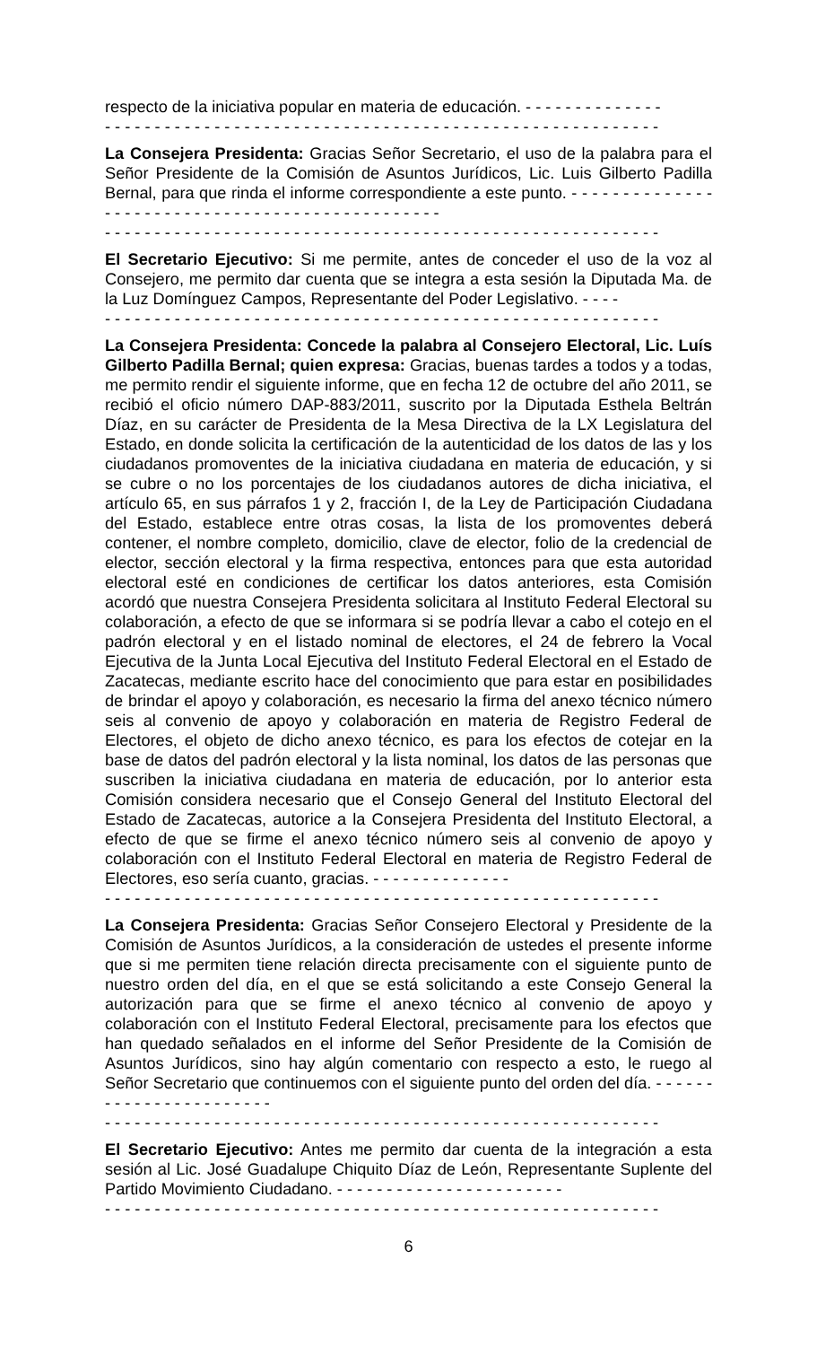respecto de la iniciativa popular en materia de educación. - - - - - - - - - - - - - -
- - - - - - - - - - - - - - - - - - - - - - - - - - - - - - - - - - - - - - - - - - - - - - - - - - - - - - - -
La Consejera Presidenta: Gracias Señor Secretario, el uso de la palabra para el Señor Presidente de la Comisión de Asuntos Jurídicos, Lic. Luis Gilberto Padilla Bernal, para que rinda el informe correspondiente a este punto. - - - - - - - - - - - - - - - - - - - - - - - - - - - - - - - - - - - - - - - - - - - - - - - -
- - - - - - - - - - - - - - - - - - - - - - - - - - - - - - - - - - - - - - - - - - - - - - - - - - - - - - - -
El Secretario Ejecutivo: Si me permite, antes de conceder el uso de la voz al Consejero, me permito dar cuenta que se integra a esta sesión la Diputada Ma. de la Luz Domínguez Campos, Representante del Poder Legislativo. - - - -
- - - - - - - - - - - - - - - - - - - - - - - - - - - - - - - - - - - - - - - - - - - - - - - - - - - - - - - -
La Consejera Presidenta: Concede la palabra al Consejero Electoral, Lic. Luís Gilberto Padilla Bernal; quien expresa: Gracias, buenas tardes a todos y a todas, me permito rendir el siguiente informe, que en fecha 12 de octubre del año 2011, se recibió el oficio número DAP-883/2011, suscrito por la Diputada Esthela Beltrán Díaz, en su carácter de Presidenta de la Mesa Directiva de la LX Legislatura del Estado, en donde solicita la certificación de la autenticidad de los datos de las y los ciudadanos promoventes de la iniciativa ciudadana en materia de educación, y si se cubre o no los porcentajes de los ciudadanos autores de dicha iniciativa, el artículo 65, en sus párrafos 1 y 2, fracción I, de la Ley de Participación Ciudadana del Estado, establece entre otras cosas, la lista de los promoventes deberá contener, el nombre completo, domicilio, clave de elector, folio de la credencial de elector, sección electoral y la firma respectiva, entonces para que esta autoridad electoral esté en condiciones de certificar los datos anteriores, esta Comisión acordó que nuestra Consejera Presidenta solicitara al Instituto Federal Electoral su colaboración, a efecto de que se informara si se podría llevar a cabo el cotejo en el padrón electoral y en el listado nominal de electores, el 24 de febrero la Vocal Ejecutiva de la Junta Local Ejecutiva del Instituto Federal Electoral en el Estado de Zacatecas, mediante escrito hace del conocimiento que para estar en posibilidades de brindar el apoyo y colaboración, es necesario la firma del anexo técnico número seis al convenio de apoyo y colaboración en materia de Registro Federal de Electores, el objeto de dicho anexo técnico, es para los efectos de cotejar en la base de datos del padrón electoral y la lista nominal, los datos de las personas que suscriben la iniciativa ciudadana en materia de educación, por lo anterior esta Comisión considera necesario que el Consejo General del Instituto Electoral del Estado de Zacatecas, autorice a la Consejera Presidenta del Instituto Electoral, a efecto de que se firme el anexo técnico número seis al convenio de apoyo y colaboración con el Instituto Federal Electoral en materia de Registro Federal de Electores, eso sería cuanto, gracias. - - - - - - - - - - - - - -
- - - - - - - - - - - - - - - - - - - - - - - - - - - - - - - - - - - - - - - - - - - - - - - - - - - - - - - -
La Consejera Presidenta: Gracias Señor Consejero Electoral y Presidente de la Comisión de Asuntos Jurídicos, a la consideración de ustedes el presente informe que si me permiten tiene relación directa precisamente con el siguiente punto de nuestro orden del día, en el que se está solicitando a este Consejo General la autorización para que se firme el anexo técnico al convenio de apoyo y colaboración con el Instituto Federal Electoral, precisamente para los efectos que han quedado señalados en el informe del Señor Presidente de la Comisión de Asuntos Jurídicos, sino hay algún comentario con respecto a esto, le ruego al Señor Secretario que continuemos con el siguiente punto del orden del día. - - - - - - - - - - - - - - - - - - - - - - -
- - - - - - - - - - - - - - - - - - - - - - - - - - - - - - - - - - - - - - - - - - - - - - - - - - - - - - - -
El Secretario Ejecutivo: Antes me permito dar cuenta de la integración a esta sesión al Lic. José Guadalupe Chiquito Díaz de León, Representante Suplente del Partido Movimiento Ciudadano. - - - - - - - - - - - - - - - - - - - - - - -
- - - - - - - - - - - - - - - - - - - - - - - - - - - - - - - - - - - - - - - - - - - - - - - - - - - - - - - -
6